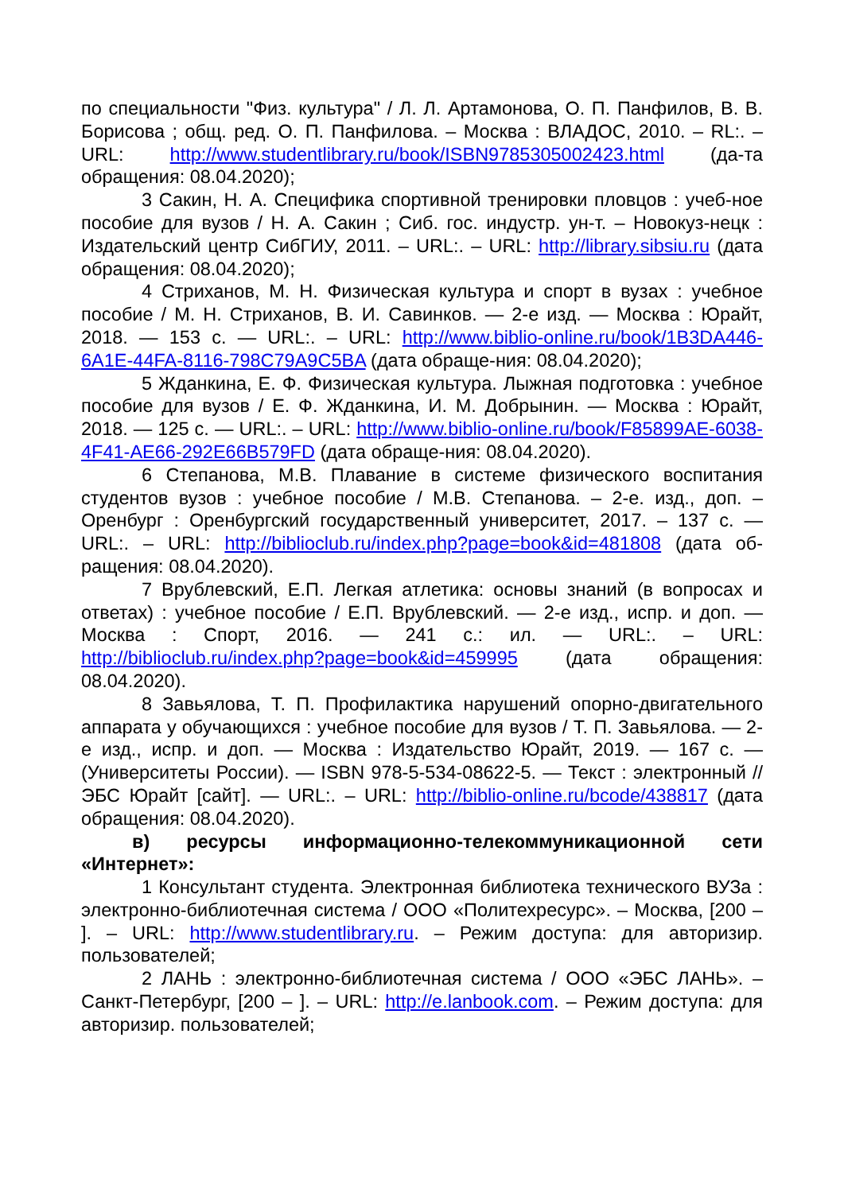по специальности "Физ. культура" / Л. Л. Артамонова, О. П. Панфилов, В. В. Борисова ; общ. ред. О. П. Панфилова. – Москва : ВЛАДОС, 2010. – RL:. – URL: http://www.studentlibrary.ru/book/ISBN9785305002423.html (да-та обращения: 08.04.2020);
3 Сакин, Н. А. Специфика спортивной тренировки пловцов : учеб-ное пособие для вузов / Н. А. Сакин ; Сиб. гос. индустр. ун-т. – Новокуз-нецк : Издательский центр СибГИУ, 2011. – URL:. – URL: http://library.sibsiu.ru (дата обращения: 08.04.2020);
4 Стриханов, М. Н. Физическая культура и спорт в вузах : учебное пособие / М. Н. Стриханов, В. И. Савинков. — 2-е изд. — Москва : Юрайт, 2018. — 153 с. — URL:. – URL: http://www.biblio-online.ru/book/1B3DA446-6A1E-44FA-8116-798C79A9C5BA (дата обраще-ния: 08.04.2020);
5 Жданкина, Е. Ф. Физическая культура. Лыжная подготовка : учебное пособие для вузов / Е. Ф. Жданкина, И. М. Добрынин. — Москва : Юрайт, 2018. — 125 с. — URL:. – URL: http://www.biblio-online.ru/book/F85899AE-6038-4F41-AE66-292E66B579FD (дата обраще-ния: 08.04.2020).
6 Степанова, М.В. Плавание в системе физического воспитания студентов вузов : учебное пособие / М.В. Степанова. – 2-е. изд., доп. – Оренбург : Оренбургский государственный университет, 2017. – 137 с. — URL:. – URL: http://biblioclub.ru/index.php?page=book&id=481808 (дата об-ращения: 08.04.2020).
7 Врублевский, Е.П. Легкая атлетика: основы знаний (в вопросах и ответах) : учебное пособие / Е.П. Врублевский. — 2-е изд., испр. и доп. — Москва : Спорт, 2016. — 241 с.: ил. — URL:. – URL: http://biblioclub.ru/index.php?page=book&id=459995 (дата обращения: 08.04.2020).
8 Завьялова, Т. П. Профилактика нарушений опорно-двигательного аппарата у обучающихся : учебное пособие для вузов / Т. П. Завьялова. — 2-е изд., испр. и доп. — Москва : Издательство Юрайт, 2019. — 167 с. — (Университеты России). — ISBN 978-5-534-08622-5. — Текст : электронный // ЭБС Юрайт [сайт]. — URL:. – URL: http://biblio-online.ru/bcode/438817 (дата обращения: 08.04.2020).
в) ресурсы информационно-телекоммуникационной сети «Интернет»:
1 Консультант студента. Электронная библиотека технического ВУЗа : электронно-библиотечная система / ООО «Политехресурс». – Москва, [200 – ]. – URL: http://www.studentlibrary.ru. – Режим доступа: для авторизир. пользователей;
2 ЛАНЬ : электронно-библиотечная система / ООО «ЭБС ЛАНЬ». – Санкт-Петербург, [200 – ]. – URL: http://e.lanbook.com. – Режим доступа: для авторизир. пользователей;